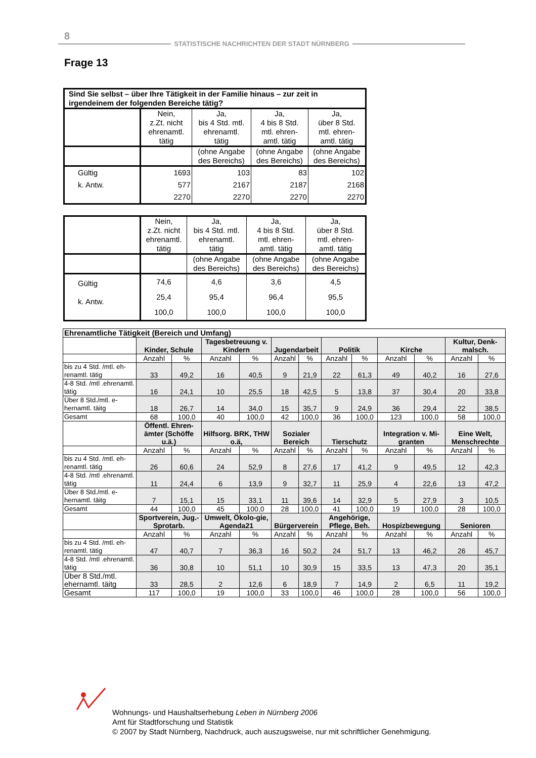8
STATISTISCHE NACHRICHTEN DER STADT NÜRNBERG
Frage 13
| Sind Sie selbst – über Ihre Tätigkeit in der Familie hinaus – zur zeit in irgendeinem der folgenden Bereiche tätig? | | | | |
| | Nein, z.Zt. nicht ehrenamtl. tätig | Ja, bis 4 Std. mtl. ehrenamtl. tätig | Ja, 4 bis 8 Std. mtl. ehren- amtl. tätig | Ja, über 8 Std. mtl. ehren- amtl. tätig |
| | | (ohne Angabe des Bereichs) | (ohne Angabe des Bereichs) | (ohne Angabe des Bereichs) |
| Gültig k. Antw. | 1693 577 2270 | 103 2167 2270 | 83 2187 2270 | 102 2168 2270 |
| | Nein, z.Zt. nicht ehrenamtl. tätig | Ja, bis 4 Std. mtl. ehrenamtl. tätig | Ja, 4 bis 8 Std. mtl. ehren- amtl. tätig | Ja, über 8 Std. mtl. ehren- amtl. tätig |
| | | (ohne Angabe des Bereichs) | (ohne Angabe des Bereichs) | (ohne Angabe des Bereichs) |
| Gültig k. Antw. | 74,6 25,4 100,0 | 4,6 95,4 100,0 | 3,6 96,4 100,0 | 4,5 95,5 100,0 |
| Ehrenamtliche Tätigkeit (Bereich und Umfang) | | | | | | | | | | | | |
| | Kinder, Schule | | Tagesbetreuung v. Kindern | | Jugendarbeit | | Politik | | Kirche | | Kultur, Denk-malsch. | |
| | Anzahl | % | Anzahl | % | Anzahl | % | Anzahl | % | Anzahl | % | Anzahl | % |
| bis zu 4 Std. /mtl. eh-renamtl. tätig | 33 | 49,2 | 16 | 40,5 | 9 | 21,9 | 22 | 61,3 | 49 | 40,2 | 16 | 27,6 |
| 4-8 Std. /mtl .ehrenamtl. tätig | 16 | 24,1 | 10 | 25,5 | 18 | 42,5 | 5 | 13,8 | 37 | 30,4 | 20 | 33,8 |
| Über 8 Std./mtl. e-hernamtl. täitg | 18 | 26,7 | 14 | 34,0 | 15 | 35,7 | 9 | 24,9 | 36 | 29,4 | 22 | 38,5 |
| Gesamt | 68 | 100,0 | 40 | 100,0 | 42 | 100,0 | 36 | 100,0 | 123 | 100,0 | 58 | 100,0 |
| | Öffentl. Ehren-ämter (Schöffe u.ä.) | | Hilfsorg. BRK, THW o.ä, | | Sozialer Bereich | | Tierschutz | | Integration v. Mi-granten | | Eine Welt, Menschrechte | |
| | Anzahl | % | Anzahl | % | Anzahl | % | Anzahl | % | Anzahl | % | Anzahl | % |
| bis zu 4 Std. /mtl. eh-renamtl. tätig | 26 | 60,6 | 24 | 52,9 | 8 | 27,6 | 17 | 41,2 | 9 | 49,5 | 12 | 42,3 |
| 4-8 Std. /mtl .ehrenamtl. tätig | 11 | 24,4 | 6 | 13,9 | 9 | 32,7 | 11 | 25,9 | 4 | 22,6 | 13 | 47,2 |
| Über 8 Std./mtl. e-hernamtl. täitg | 7 | 15,1 | 15 | 33,1 | 11 | 39,6 | 14 | 32,9 | 5 | 27,9 | 3 | 10,5 |
| Gesamt | 44 | 100,0 | 45 | 100,0 | 28 | 100,0 | 41 | 100,0 | 19 | 100,0 | 28 | 100,0 |
| | Sportverein, Jug.-Sprotarb. | | Umwelt, Ökolo-gie, Agenda21 | | Bürgerverein | | Angehörige, Pflege, Beh. | | Hospizbewegung | | Senioren | |
| | Anzahl | % | Anzahl | % | Anzahl | % | Anzahl | % | Anzahl | % | Anzahl | % |
| bis zu 4 Std. /mtl. eh-renamtl. tätig | 47 | 40,7 | 7 | 36,3 | 16 | 50,2 | 24 | 51,7 | 13 | 46,2 | 26 | 45,7 |
| 4-8 Std. /mtl .ehrenamtl. tätig | 36 | 30,8 | 10 | 51,1 | 10 | 30,9 | 15 | 33,5 | 13 | 47,3 | 20 | 35,1 |
| Über 8 Std./mtl. ehernamtl. täitg | 33 | 28,5 | 2 | 12,6 | 6 | 18,9 | 7 | 14,9 | 2 | 6,5 | 11 | 19,2 |
| Gesamt | 117 | 100,0 | 19 | 100,0 | 33 | 100,0 | 46 | 100,0 | 28 | 100,0 | 56 | 100,0 |
Wohnungs- und Haushaltserhebung Leben in Nürnberg 2006
Amt für Stadtforschung und Statistik
© 2007 by Stadt Nürnberg, Nachdruck, auch auszugsweise, nur mit schriftlicher Genehmigung.